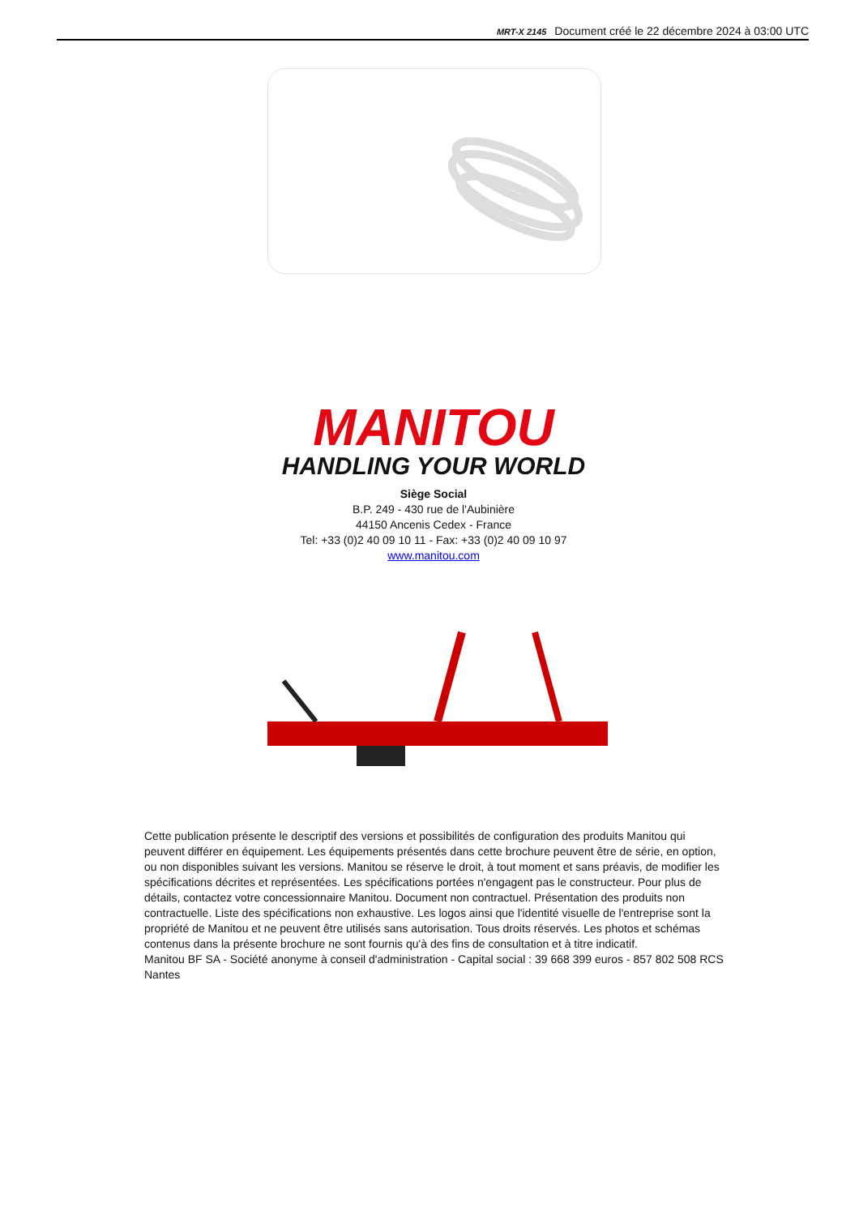MRT-X 2145 Document créé le 22 décembre 2024 à 03:00 UTC
MANITOU
HANDLING YOUR WORLD
Siège Social
B.P. 249 - 430 rue de l'Aubinière
44150 Ancenis Cedex - France
Tel: +33 (0)2 40 09 10 11 - Fax: +33 (0)2 40 09 10 97
www.manitou.com
Cette publication présente le descriptif des versions et possibilités de configuration des produits Manitou qui peuvent différer en équipement. Les équipements présentés dans cette brochure peuvent être de série, en option, ou non disponibles suivant les versions. Manitou se réserve le droit, à tout moment et sans préavis, de modifier les spécifications décrites et représentées. Les spécifications portées n'engagent pas le constructeur. Pour plus de détails, contactez votre concessionnaire Manitou. Document non contractuel. Présentation des produits non contractuelle. Liste des spécifications non exhaustive. Les logos ainsi que l'identité visuelle de l'entreprise sont la propriété de Manitou et ne peuvent être utilisés sans autorisation. Tous droits réservés. Les photos et schémas contenus dans la présente brochure ne sont fournis qu'à des fins de consultation et à titre indicatif.
Manitou BF SA - Société anonyme à conseil d'administration - Capital social : 39 668 399 euros - 857 802 508 RCS Nantes